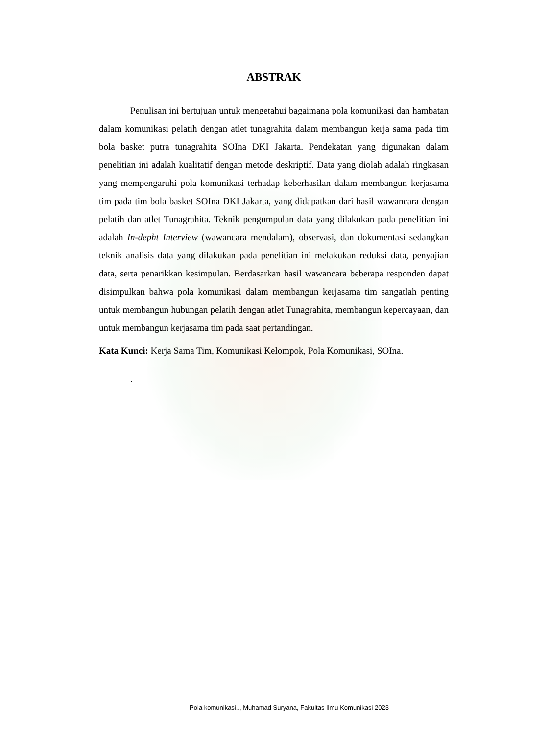ABSTRAK
Penulisan ini bertujuan untuk mengetahui bagaimana pola komunikasi dan hambatan dalam komunikasi pelatih dengan atlet tunagrahita dalam membangun kerja sama pada tim bola basket putra tunagrahita SOIna DKI Jakarta. Pendekatan yang digunakan dalam penelitian ini adalah kualitatif dengan metode deskriptif. Data yang diolah adalah ringkasan yang mempengaruhi pola komunikasi terhadap keberhasilan dalam membangun kerjasama tim pada tim bola basket SOIna DKI Jakarta, yang didapatkan dari hasil wawancara dengan pelatih dan atlet Tunagrahita. Teknik pengumpulan data yang dilakukan pada penelitian ini adalah In-depht Interview (wawancara mendalam), observasi, dan dokumentasi sedangkan teknik analisis data yang dilakukan pada penelitian ini melakukan reduksi data, penyajian data, serta penarikkan kesimpulan. Berdasarkan hasil wawancara beberapa responden dapat disimpulkan bahwa pola komunikasi dalam membangun kerjasama tim sangatlah penting untuk membangun hubungan pelatih dengan atlet Tunagrahita, membangun kepercayaan, dan untuk membangun kerjasama tim pada saat pertandingan.
Kata Kunci: Kerja Sama Tim, Komunikasi Kelompok, Pola Komunikasi, SOIna.
.
Pola komunikasi.., Muhamad Suryana, Fakultas Ilmu Komunikasi 2023